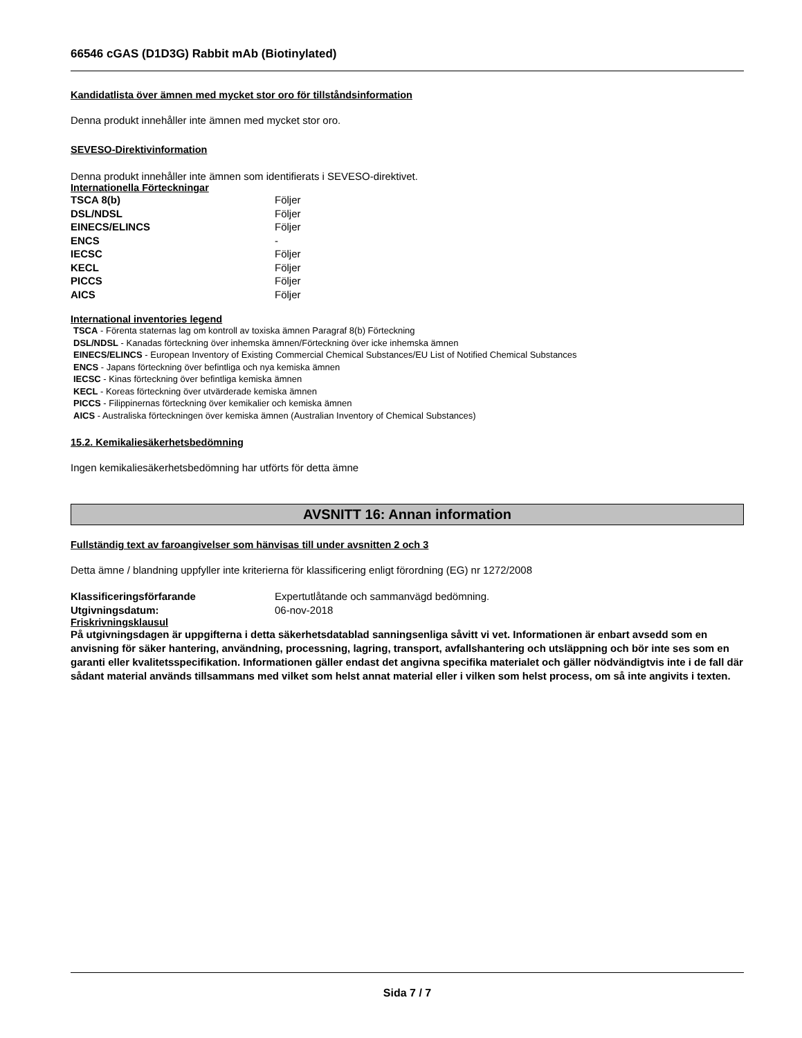66546 cGAS (D1D3G) Rabbit mAb (Biotinylated)
Kandidatlista över ämnen med mycket stor oro för tillståndsinformation
Denna produkt innehåller inte ämnen med mycket stor oro.
SEVESO-Direktivinformation
Denna produkt innehåller inte ämnen som identifierats i SEVESO-direktivet.
Internationella Förteckningar
| TSCA 8(b) | Följer |
| DSL/NDSL | Följer |
| EINECS/ELINCS | Följer |
| ENCS | - |
| IECSC | Följer |
| KECL | Följer |
| PICCS | Följer |
| AICS | Följer |
International inventories legend
TSCA - Förenta staternas lag om kontroll av toxiska ämnen Paragraf 8(b) Förteckning
DSL/NDSL - Kanadas förteckning över inhemska ämnen/Förteckning över icke inhemska ämnen
EINECS/ELINCS - European Inventory of Existing Commercial Chemical Substances/EU List of Notified Chemical Substances
ENCS - Japans förteckning över befintliga och nya kemiska ämnen
IECSC - Kinas förteckning över befintliga kemiska ämnen
KECL - Koreas förteckning över utvärderade kemiska ämnen
PICCS - Filippinernas förteckning över kemikalier och kemiska ämnen
AICS - Australiska förteckningen över kemiska ämnen (Australian Inventory of Chemical Substances)
15.2. Kemikaliesäkerhetsbedömning
Ingen kemikaliesäkerhetsbedömning har utförts för detta ämne
AVSNITT 16: Annan information
Fullständig text av faroangivelser som hänvisas till under avsnitten 2 och 3
Detta ämne / blandning uppfyller inte kriterierna för klassificering enligt förordning (EG) nr 1272/2008
| Klassificeringsförfarande | Expertutlåtande och sammanvägd bedömning. |
| Utgivningsdatum: | 06-nov-2018 |
Friskrivningsklausul
På utgivningsdagen är uppgifterna i detta säkerhetsdatablad sanningsenliga såvitt vi vet. Informationen är enbart avsedd som en anvisning för säker hantering, användning, processning, lagring, transport, avfallshantering och utsläppning och bör inte ses som en garanti eller kvalitetsspecifikation. Informationen gäller endast det angivna specifika materialet och gäller nödvändigtvis inte i de fall där sådant material används tillsammans med vilket som helst annat material eller i vilken som helst process, om så inte angivits i texten.
Sida 7 / 7